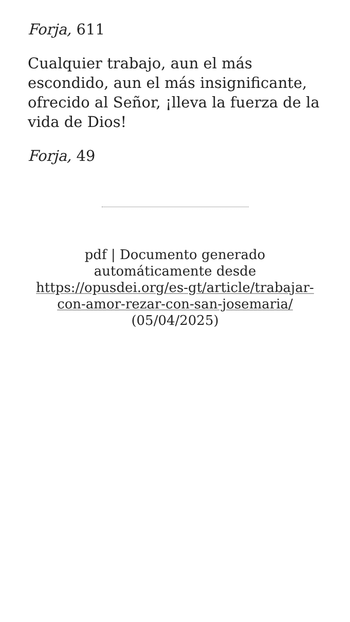Forja, 611
Cualquier trabajo, aun el más escondido, aun el más insignificante, ofrecido al Señor, ¡lleva la fuerza de la vida de Dios!
Forja, 49
pdf | Documento generado automáticamente desde https://opusdei.org/es-gt/article/trabajar-con-amor-rezar-con-san-josemaria/ (05/04/2025)